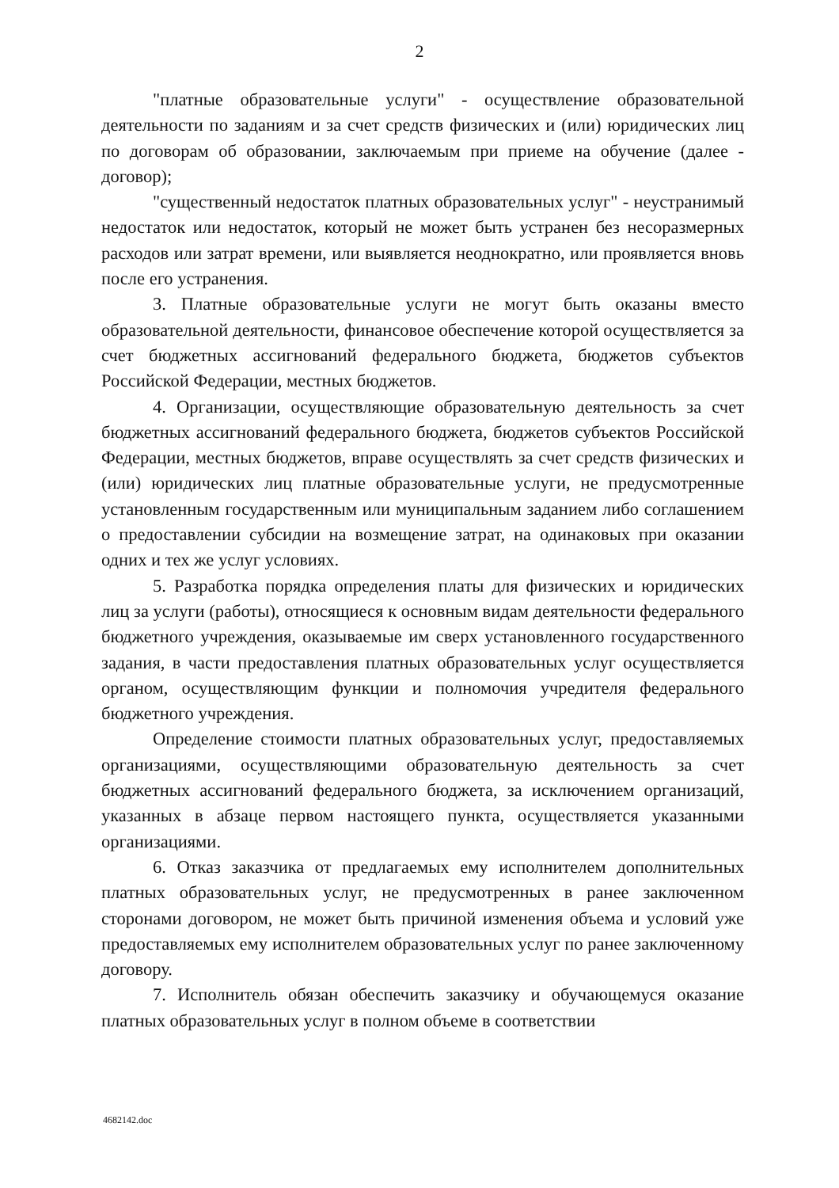2
"платные образовательные услуги" - осуществление образовательной деятельности по заданиям и за счет средств физических и (или) юридических лиц по договорам об образовании, заключаемым при приеме на обучение (далее - договор);
"существенный недостаток платных образовательных услуг" - неустранимый недостаток или недостаток, который не может быть устранен без несоразмерных расходов или затрат времени, или выявляется неоднократно, или проявляется вновь после его устранения.
3. Платные образовательные услуги не могут быть оказаны вместо образовательной деятельности, финансовое обеспечение которой осуществляется за счет бюджетных ассигнований федерального бюджета, бюджетов субъектов Российской Федерации, местных бюджетов.
4. Организации, осуществляющие образовательную деятельность за счет бюджетных ассигнований федерального бюджета, бюджетов субъектов Российской Федерации, местных бюджетов, вправе осуществлять за счет средств физических и (или) юридических лиц платные образовательные услуги, не предусмотренные установленным государственным или муниципальным заданием либо соглашением о предоставлении субсидии на возмещение затрат, на одинаковых при оказании одних и тех же услуг условиях.
5. Разработка порядка определения платы для физических и юридических лиц за услуги (работы), относящиеся к основным видам деятельности федерального бюджетного учреждения, оказываемые им сверх установленного государственного задания, в части предоставления платных образовательных услуг осуществляется органом, осуществляющим функции и полномочия учредителя федерального бюджетного учреждения.
Определение стоимости платных образовательных услуг, предоставляемых организациями, осуществляющими образовательную деятельность за счет бюджетных ассигнований федерального бюджета, за исключением организаций, указанных в абзаце первом настоящего пункта, осуществляется указанными организациями.
6. Отказ заказчика от предлагаемых ему исполнителем дополнительных платных образовательных услуг, не предусмотренных в ранее заключенном сторонами договором, не может быть причиной изменения объема и условий уже предоставляемых ему исполнителем образовательных услуг по ранее заключенному договору.
7. Исполнитель обязан обеспечить заказчику и обучающемуся оказание платных образовательных услуг в полном объеме в соответствии
4682142.doc